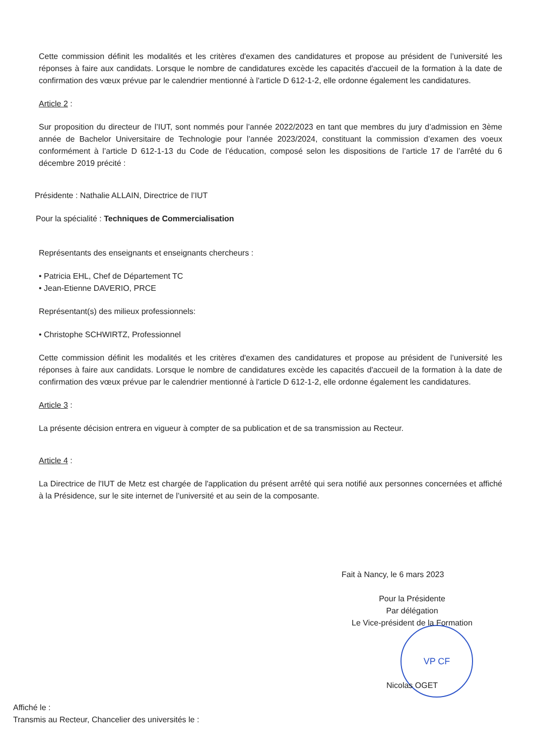Cette commission définit les modalités et les critères d'examen des candidatures et propose au président de l’université les réponses à faire aux candidats. Lorsque le nombre de candidatures excède les capacités d'accueil de la formation à la date de confirmation des vœux prévue par le calendrier mentionné à l'article D 612-1-2, elle ordonne également les candidatures.
Article 2 :
Sur proposition du directeur de l’IUT, sont nommés pour l’année 2022/2023 en tant que membres du jury d’admission en 3ème année de Bachelor Universitaire de Technologie pour l’année 2023/2024, constituant la commission d’examen des voeux conformément à l’article D 612-1-13 du Code de l’éducation, composé selon les dispositions de l’article 17 de l’arrêté du 6 décembre 2019 précité :
Présidente : Nathalie ALLAIN, Directrice de l’IUT
Pour la spécialité : Techniques de Commercialisation
Représentants des enseignants et enseignants chercheurs :
• Patricia EHL, Chef de Département TC
• Jean-Etienne DAVERIO, PRCE
Représentant(s) des milieux professionnels:
• Christophe SCHWIRTZ, Professionnel
Cette commission définit les modalités et les critères d'examen des candidatures et propose au président de l’université les réponses à faire aux candidats. Lorsque le nombre de candidatures excède les capacités d'accueil de la formation à la date de confirmation des vœux prévue par le calendrier mentionné à l'article D 612-1-2, elle ordonne également les candidatures.
Article 3 :
La présente décision entrera en vigueur à compter de sa publication et de sa transmission au Recteur.
Article 4 :
La Directrice de l'IUT de Metz est chargée de l'application du présent arrêté qui sera notifié aux personnes concernées et affiché à la Présidence, sur le site internet de l’université et au sein de la composante.
VP CF
Fait à Nancy, le 6 mars 2023
Pour la Présidente
Par délégation
Le Vice-président de la Formation
Nicolas OGET
Affiché le :
Transmis au Recteur, Chancelier des universités le :